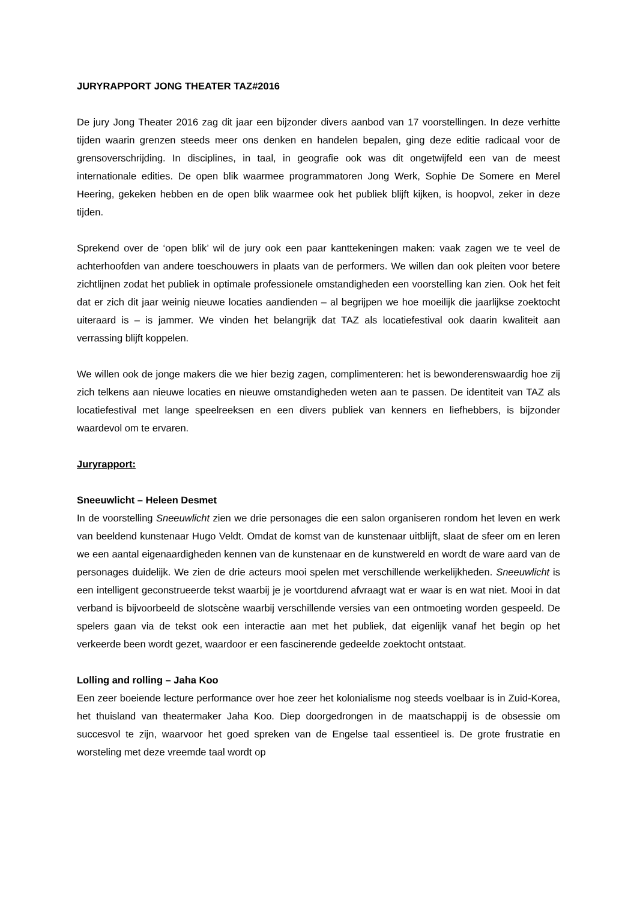JURYRAPPORT JONG THEATER TAZ#2016
De jury Jong Theater 2016 zag dit jaar een bijzonder divers aanbod van 17 voorstellingen. In deze verhitte tijden waarin grenzen steeds meer ons denken en handelen bepalen, ging deze editie radicaal voor de grensoverschrijding. In disciplines, in taal, in geografie ook was dit ongetwijfeld een van de meest internationale edities. De open blik waarmee programmatoren Jong Werk, Sophie De Somere en Merel Heering, gekeken hebben en de open blik waarmee ook het publiek blijft kijken, is hoopvol, zeker in deze tijden.
Sprekend over de ‘open blik’ wil de jury ook een paar kanttekeningen maken: vaak zagen we te veel de achterhoofden van andere toeschouwers in plaats van de performers. We willen dan ook pleiten voor betere zichtlijnen zodat het publiek in optimale professionele omstandigheden een voorstelling kan zien. Ook het feit dat er zich dit jaar weinig nieuwe locaties aandienden – al begrijpen we hoe moeilijk die jaarlijkse zoektocht uiteraard is – is jammer. We vinden het belangrijk dat TAZ als locatiefestival ook daarin kwaliteit aan verrassing blijft koppelen.
We willen ook de jonge makers die we hier bezig zagen, complimenteren: het is bewonderenswaardig hoe zij zich telkens aan nieuwe locaties en nieuwe omstandigheden weten aan te passen. De identiteit van TAZ als locatiefestival met lange speelreeksen en een divers publiek van kenners en liefhebbers, is bijzonder waardevol om te ervaren.
Juryrapport:
Sneeuwlicht – Heleen Desmet
In de voorstelling Sneeuwlicht zien we drie personages die een salon organiseren rondom het leven en werk van beeldend kunstenaar Hugo Veldt. Omdat de komst van de kunstenaar uitblijft, slaat de sfeer om en leren we een aantal eigenaardigheden kennen van de kunstenaar en de kunstwereld en wordt de ware aard van de personages duidelijk. We zien de drie acteurs mooi spelen met verschillende werkelijkheden. Sneeuwlicht is een intelligent geconstrueerde tekst waarbij je je voortdurend afvraagt wat er waar is en wat niet. Mooi in dat verband is bijvoorbeeld de slotscène waarbij verschillende versies van een ontmoeting worden gespeeld. De spelers gaan via de tekst ook een interactie aan met het publiek, dat eigenlijk vanaf het begin op het verkeerde been wordt gezet, waardoor er een fascinerende gedeelde zoektocht ontstaat.
Lolling and rolling – Jaha Koo
Een zeer boeiende lecture performance over hoe zeer het kolonialisme nog steeds voelbaar is in Zuid-Korea, het thuisland van theatermaker Jaha Koo. Diep doorgedrongen in de maatschappij is de obsessie om succesvol te zijn, waarvoor het goed spreken van de Engelse taal essentieel is. De grote frustratie en worsteling met deze vreemde taal wordt op